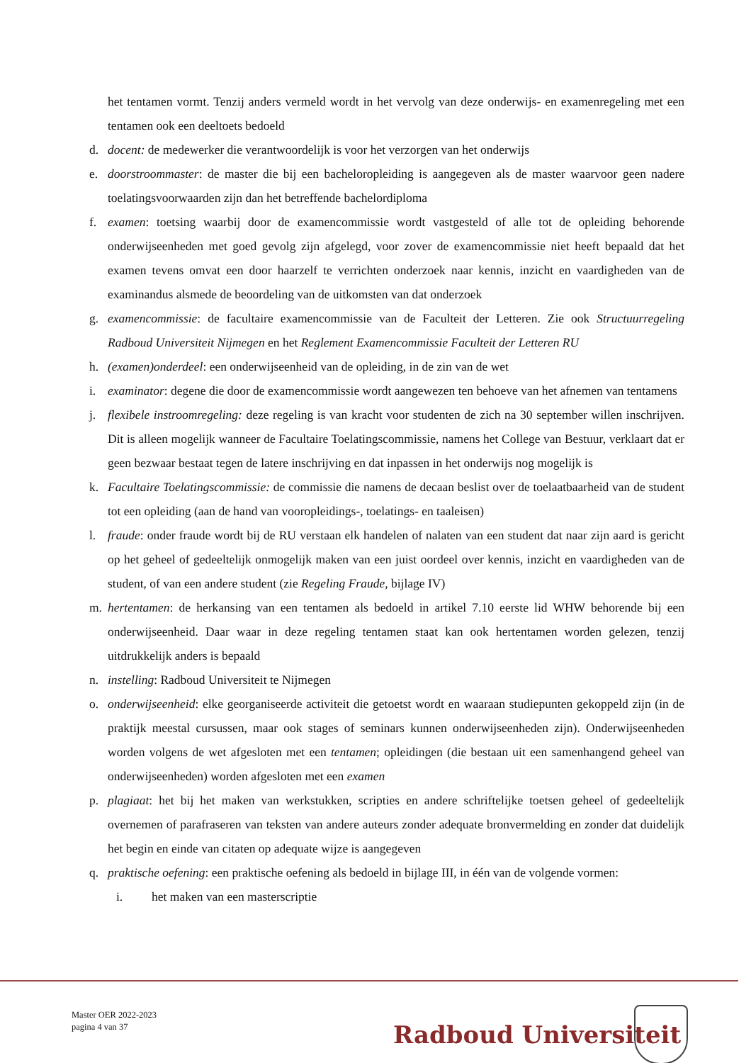het tentamen vormt. Tenzij anders vermeld wordt in het vervolg van deze onderwijs- en examenregeling met een tentamen ook een deeltoets bedoeld
d. docent: de medewerker die verantwoordelijk is voor het verzorgen van het onderwijs
e. doorstroommaster: de master die bij een bacheloropleiding is aangegeven als de master waarvoor geen nadere toelatingsvoorwaarden zijn dan het betreffende bachelordiploma
f. examen: toetsing waarbij door de examencommissie wordt vastgesteld of alle tot de opleiding behorende onderwijseenheden met goed gevolg zijn afgelegd, voor zover de examencommissie niet heeft bepaald dat het examen tevens omvat een door haarzelf te verrichten onderzoek naar kennis, inzicht en vaardigheden van de examinandus alsmede de beoordeling van de uitkomsten van dat onderzoek
g. examencommissie: de facultaire examencommissie van de Faculteit der Letteren. Zie ook Structuurregeling Radboud Universiteit Nijmegen en het Reglement Examencommissie Faculteit der Letteren RU
h. (examen)onderdeel: een onderwijseenheid van de opleiding, in de zin van de wet
i. examinator: degene die door de examencommissie wordt aangewezen ten behoeve van het afnemen van tentamens
j. flexibele instroomregeling: deze regeling is van kracht voor studenten de zich na 30 september willen inschrijven. Dit is alleen mogelijk wanneer de Facultaire Toelatingscommissie, namens het College van Bestuur, verklaart dat er geen bezwaar bestaat tegen de latere inschrijving en dat inpassen in het onderwijs nog mogelijk is
k. Facultaire Toelatingscommissie: de commissie die namens de decaan beslist over de toelaatbaarheid van de student tot een opleiding (aan de hand van vooropleidings-, toelatings- en taaleisen)
l. fraude: onder fraude wordt bij de RU verstaan elk handelen of nalaten van een student dat naar zijn aard is gericht op het geheel of gedeeltelijk onmogelijk maken van een juist oordeel over kennis, inzicht en vaardigheden van de student, of van een andere student (zie Regeling Fraude, bijlage IV)
m. hertentamen: de herkansing van een tentamen als bedoeld in artikel 7.10 eerste lid WHW behorende bij een onderwijseenheid. Daar waar in deze regeling tentamen staat kan ook hertentamen worden gelezen, tenzij uitdrukkelijk anders is bepaald
n. instelling: Radboud Universiteit te Nijmegen
o. onderwijseenheid: elke georganiseerde activiteit die getoetst wordt en waaraan studiepunten gekoppeld zijn (in de praktijk meestal cursussen, maar ook stages of seminars kunnen onderwijseenheden zijn). Onderwijseenheden worden volgens de wet afgesloten met een tentamen; opleidingen (die bestaan uit een samenhangend geheel van onderwijseenheden) worden afgesloten met een examen
p. plagiaat: het bij het maken van werkstukken, scripties en andere schriftelijke toetsen geheel of gedeeltelijk overnemen of parafraseren van teksten van andere auteurs zonder adequate bronvermelding en zonder dat duidelijk het begin en einde van citaten op adequate wijze is aangegeven
q. praktische oefening: een praktische oefening als bedoeld in bijlage III, in één van de volgende vormen:
i. het maken van een masterscriptie
Master OER 2022-2023
pagina 4 van 37
Radboud Universiteit